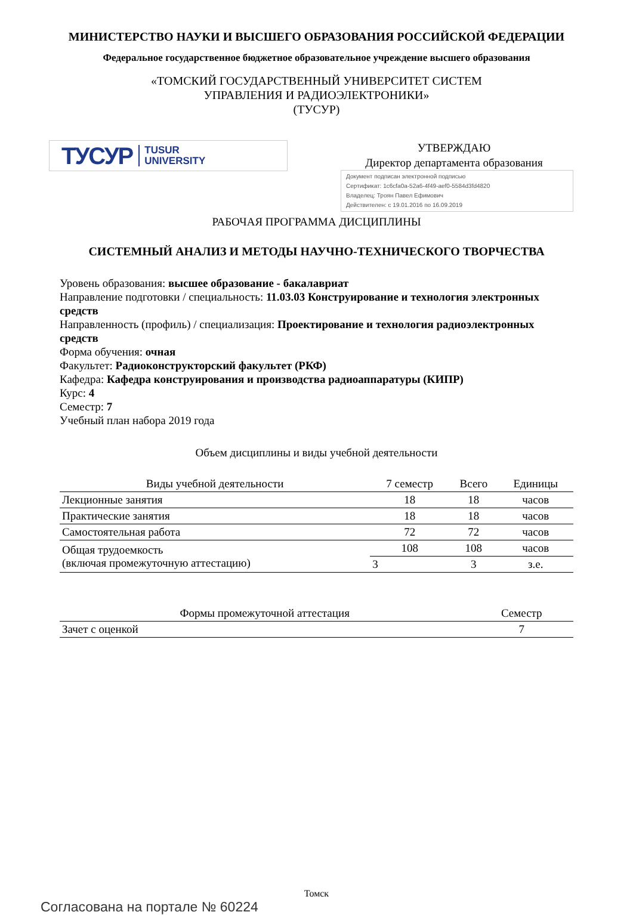МИНИСТЕРСТВО НАУКИ И ВЫСШЕГО ОБРАЗОВАНИЯ РОССИЙСКОЙ ФЕДЕРАЦИИ
Федеральное государственное бюджетное образовательное учреждение высшего образования
«ТОМСКИЙ ГОСУДАРСТВЕННЫЙ УНИВЕРСИТЕТ СИСТЕМ
УПРАВЛЕНИЯ И РАДИОЭЛЕКТРОНИКИ»
(ТУСУР)
ТУСУР TUSUR
UNIVERSITY
УТВЕРЖДАЮ
Директор департамента образования
Документ подписан электронной подписью
Сертификат: 1c6cfa0a-52a6-4f49-aef0-5584d3fd4820
Владелец: Троян Павел Ефимович
Действителен: с 19.01.2016 по 16.09.2019
РАБОЧАЯ ПРОГРАММА ДИСЦИПЛИНЫ
СИСТЕМНЫЙ АНАЛИЗ И МЕТОДЫ НАУЧНО-ТЕХНИЧЕСКОГО ТВОРЧЕСТВА
Уровень образования: высшее образование - бакалавриат
Направление подготовки / специальность: 11.03.03 Конструирование и технология электронных средств
Направленность (профиль) / специализация: Проектирование и технология радиоэлектронных средств
Форма обучения: очная
Факультет: Радиоконструкторский факультет (РКФ)
Кафедра: Кафедра конструирования и производства радиоаппаратуры (КИПР)
Курс: 4
Семестр: 7
Учебный план набора 2019 года
Объем дисциплины и виды учебной деятельности
| Виды учебной деятельности | 7 семестр | Всего | Единицы |
| --- | --- | --- | --- |
| Лекционные занятия | 18 | 18 | часов |
| Практические занятия | 18 | 18 | часов |
| Самостоятельная работа | 72 | 72 | часов |
| Общая трудоемкость (включая промежуточную аттестацию) | 108 | 108 | часов |
| | 3 | 3 | з.е. |
| Формы промежуточной аттестация | Семестр |
| --- | --- |
| Зачет с оценкой | 7 |
Томск
Согласована на портале № 60224